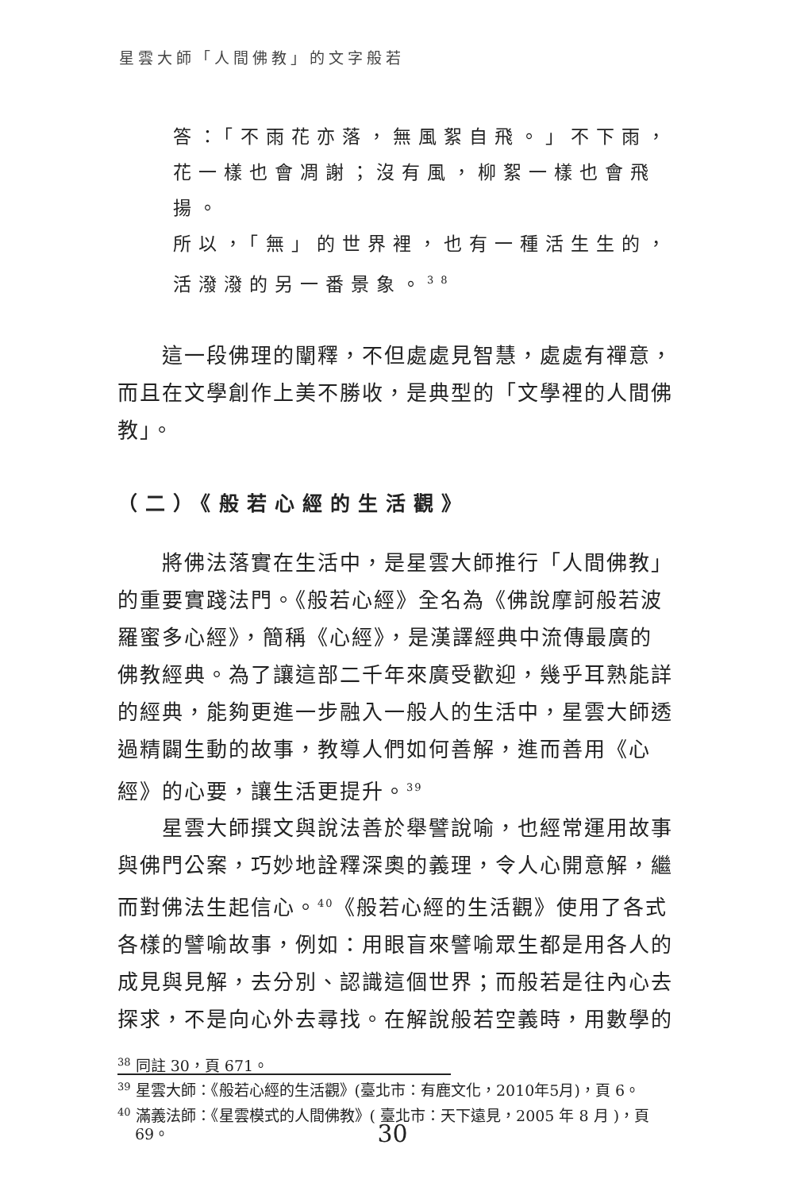星雲大師「人間佛教」的文字般若
答：「不雨花亦落，無風絮自飛。」不下雨，
花一樣也會凋謝；沒有風，柳絮一樣也會飛揚。
所以，「無」的世界裡，也有一種活生生的，
活潑潑的另一番景象。<sup>38</sup>
這一段佛理的闡釋，不但處處見智慧，處處有禪意，而且在文學創作上美不勝收，是典型的「文學裡的人間佛教」。
（二）《般若心經的生活觀》
將佛法落實在生活中，是星雲大師推行「人間佛教」的重要實踐法門。《般若心經》全名為《佛說摩訶般若波羅蜜多心經》，簡稱《心經》，是漢譯經典中流傳最廣的佛教經典。為了讓這部二千年來廣受歡迎，幾乎耳熟能詳的經典，能夠更進一步融入一般人的生活中，星雲大師透過精闢生動的故事，教導人們如何善解，進而善用《心經》的心要，讓生活更提升。<sup>39</sup>
星雲大師撰文與說法善於舉譬說喻，也經常運用故事與佛門公案，巧妙地詮釋深奧的義理，令人心開意解，繼而對佛法生起信心。<sup>40</sup>《般若心經的生活觀》使用了各式各樣的譬喻故事，例如：用眼盲來譬喻眾生都是用各人的成見與見解，去分別、認識這個世界；而般若是往內心去探求，不是向心外去尋找。在解說般若空義時，用數學的
<sup>38</sup> 同註 30，頁 671。
<sup>39</sup> 星雲大師：《般若心經的生活觀》(臺北市：有鹿文化，2010年5月)，頁 6。
<sup>40</sup> 滿義法師：《星雲模式的人間佛教》( 臺北市：天下遠見，2005 年 8 月 )，頁 69。
30